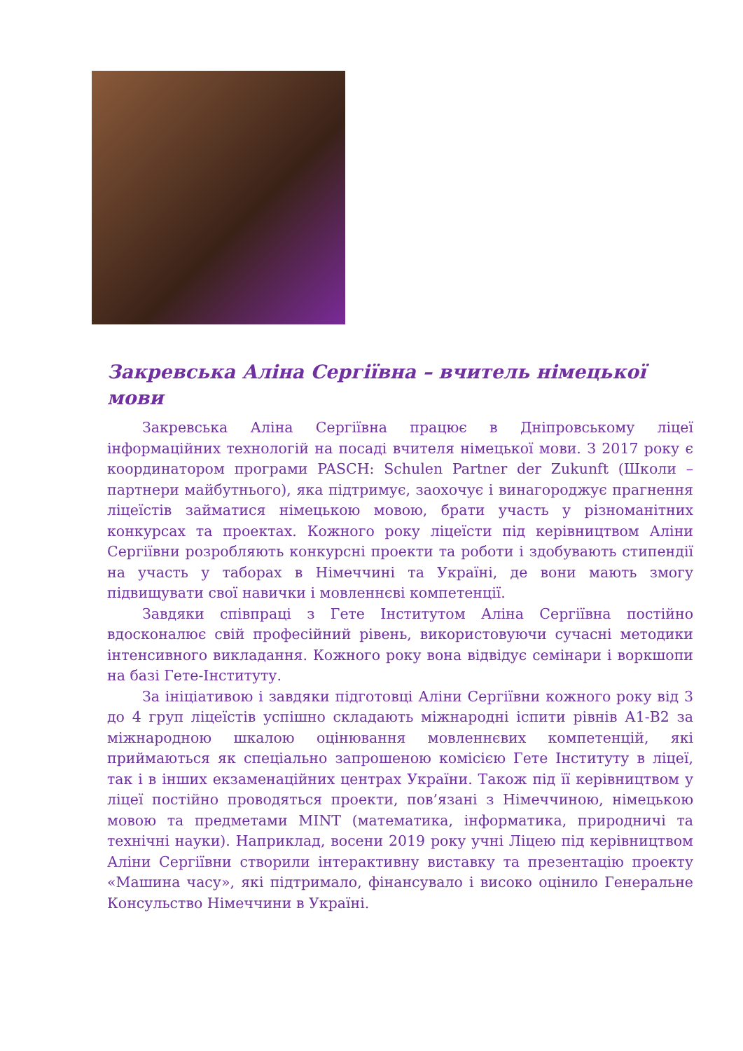Закревська Аліна Сергіївна – вчитель німецької мови
Закревська Аліна Сергіївна працює в Дніпровському ліцеї інформаційних технологій на посаді вчителя німецької мови. З 2017 року є координатором програми PASCH: Schulen Partner der Zukunft (Школи – партнери майбутнього), яка підтримує, заохочує і винагороджує прагнення ліцеїстів займатися німецькою мовою, брати участь у різноманітних конкурсах та проектах. Кожного року ліцеїсти під керівництвом Аліни Сергіївни розробляють конкурсні проекти та роботи і здобувають стипендії на участь у таборах в Німеччині та Україні, де вони мають змогу підвищувати свої навички і мовленнєві компетенції.
Завдяки співпраці з Гете Інститутом Аліна Сергіївна постійно вдосконалює свій професійний рівень, використовуючи сучасні методики інтенсивного викладання. Кожного року вона відвідує семінари і воркшопи на базі Гете-Інституту.
За ініціативою і завдяки підготовці Аліни Сергіївни кожного року від 3 до 4 груп ліцеїстів успішно складають міжнародні іспити рівнів А1-В2 за міжнародною шкалою оцінювання мовленнєвих компетенцій, які приймаються як спеціально запрошеною комісією Гете Інституту в ліцеї, так і в інших екзаменаційних центрах України. Також під її керівництвом у ліцеї постійно проводяться проекти, пов’язані з Німеччиною, німецькою мовою та предметами MINT (математика, інформатика, природничі та технічні науки). Наприклад, восени 2019 року учні Ліцею під керівництвом Аліни Сергіївни створили інтерактивну виставку та презентацію проекту «Машина часу», які підтримало, фінансувало і високо оцінило Генеральне Консульство Німеччини в Україні.